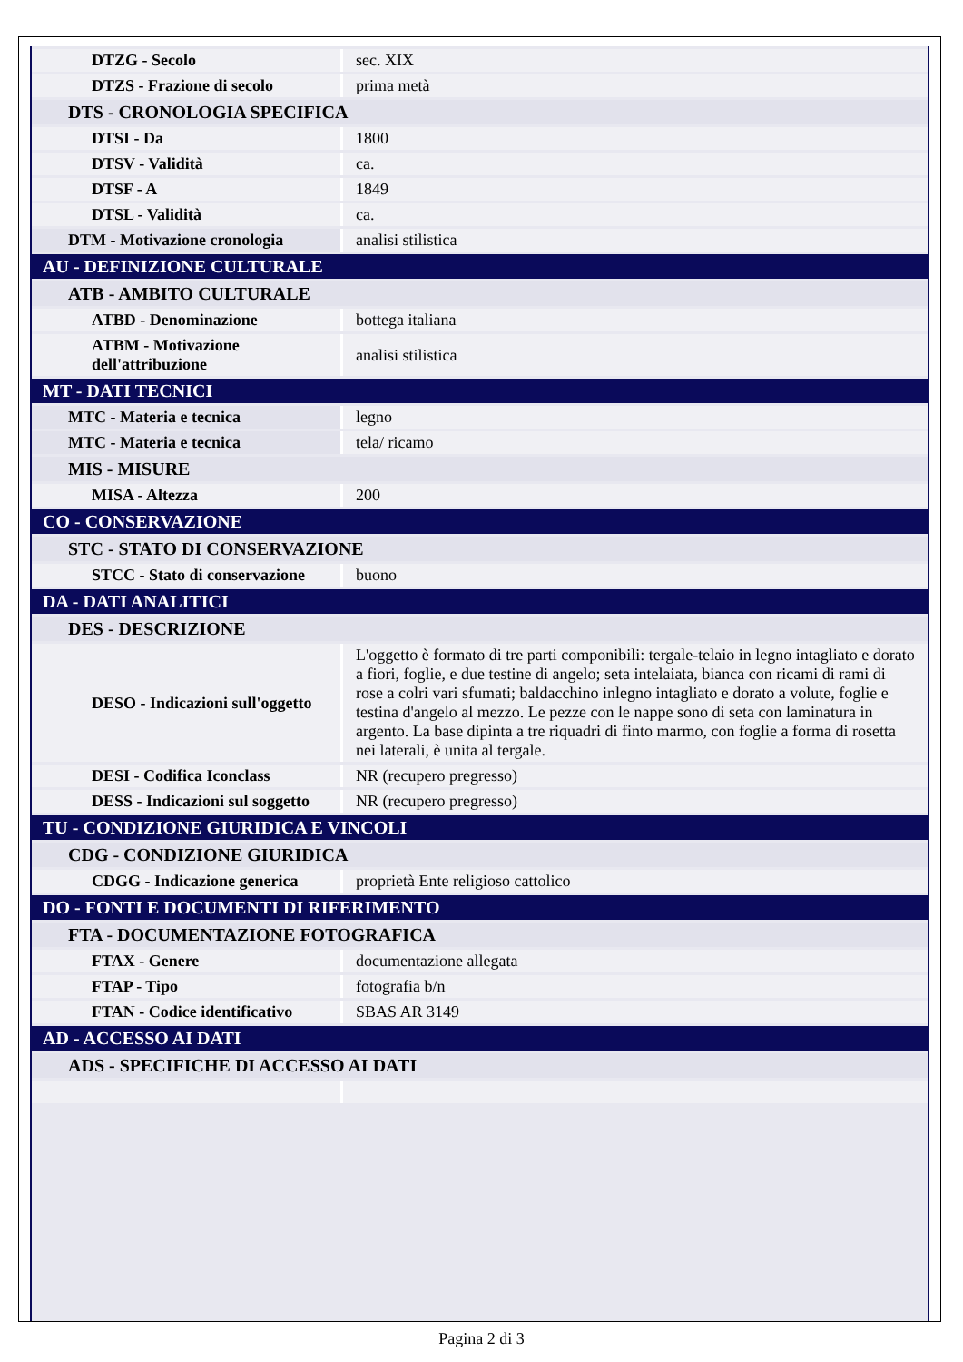| DTZG - Secolo | sec. XIX |
| DTZS - Frazione di secolo | prima metà |
| DTS - CRONOLOGIA SPECIFICA | |
| DTSI - Da | 1800 |
| DTSV - Validità | ca. |
| DTSF - A | 1849 |
| DTSL - Validità | ca. |
| DTM - Motivazione cronologia | analisi stilistica |
| AU - DEFINIZIONE CULTURALE | |
| ATB - AMBITO CULTURALE | |
| ATBD - Denominazione | bottega italiana |
| ATBM - Motivazione dell'attribuzione | analisi stilistica |
| MT - DATI TECNICI | |
| MTC - Materia e tecnica | legno |
| MTC - Materia e tecnica | tela/ ricamo |
| MIS - MISURE | |
| MISA - Altezza | 200 |
| CO - CONSERVAZIONE | |
| STC - STATO DI CONSERVAZIONE | |
| STCC - Stato di conservazione | buono |
| DA - DATI ANALITICI | |
| DES - DESCRIZIONE | |
| DESO - Indicazioni sull'oggetto | L'oggetto è formato di tre parti componibili: tergale-telaio in legno intagliato e dorato a fiori, foglie, e due testine di angelo; seta intelaiata, bianca con ricami di rami di rose a colri vari sfumati; baldacchino inlegno intagliato e dorato a volute, foglie e testina d'angelo al mezzo. Le pezze con le nappe sono di seta con laminatura in argento. La base dipinta a tre riquadri di finto marmo, con foglie a forma di rosetta nei laterali, è unita al tergale. |
| DESI - Codifica Iconclass | NR (recupero pregresso) |
| DESS - Indicazioni sul soggetto | NR (recupero pregresso) |
| TU - CONDIZIONE GIURIDICA E VINCOLI | |
| CDG - CONDIZIONE GIURIDICA | |
| CDGG - Indicazione generica | proprietà Ente religioso cattolico |
| DO - FONTI E DOCUMENTI DI RIFERIMENTO | |
| FTA - DOCUMENTAZIONE FOTOGRAFICA | |
| FTAX - Genere | documentazione allegata |
| FTAP - Tipo | fotografia b/n |
| FTAN - Codice identificativo | SBAS AR 3149 |
| AD - ACCESSO AI DATI | |
| ADS - SPECIFICHE DI ACCESSO AI DATI | |
Pagina 2 di 3